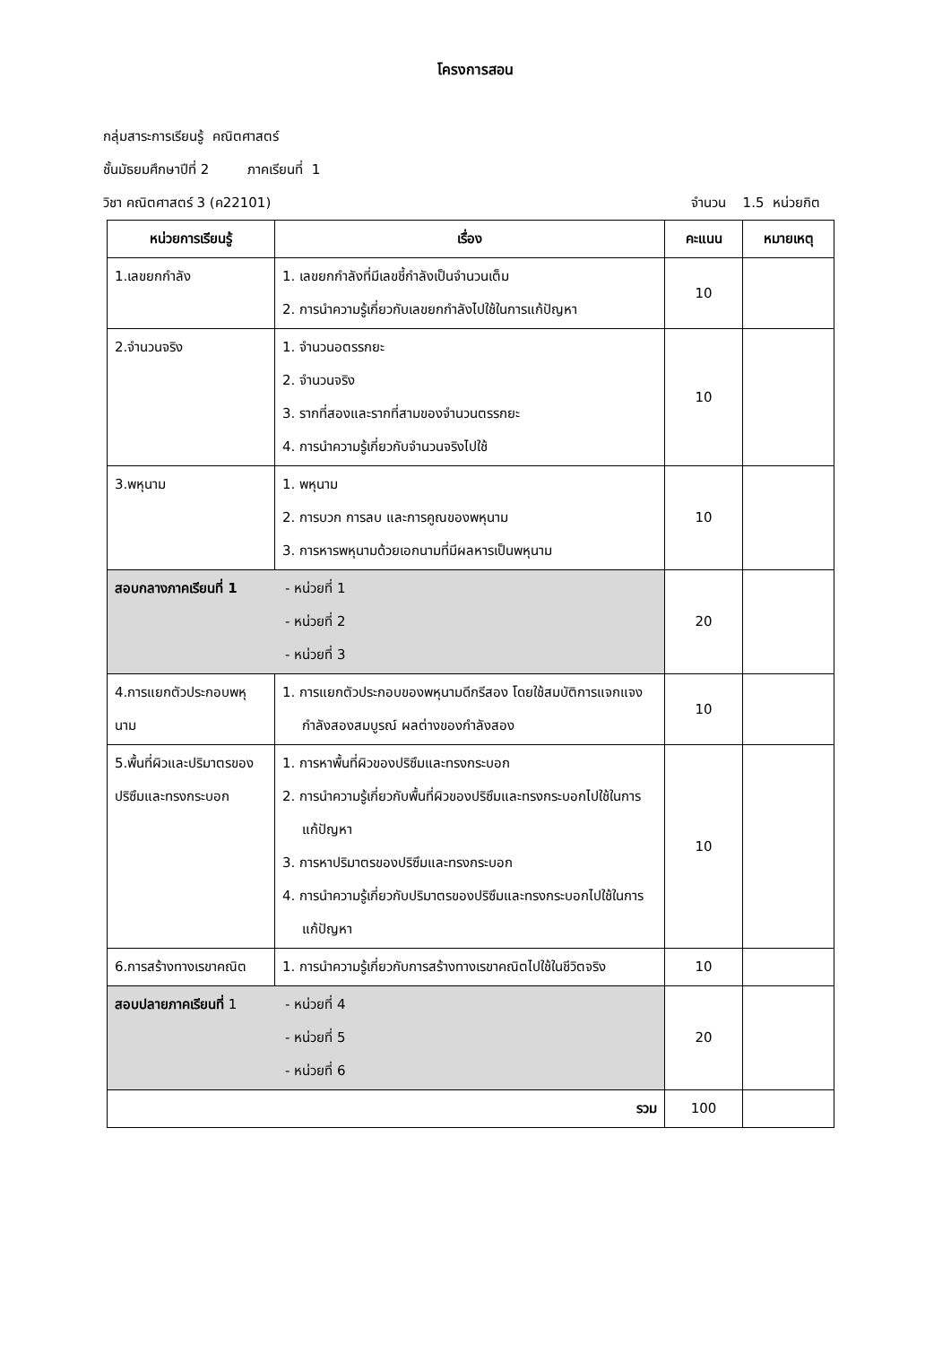โครงการสอน
กลุ่มสาระการเรียนรู้ คณิตศาสตร์
ชั้นมัธยมศึกษาปีที่ 2 ภาคเรียนที่ 1
วิชา คณิตศาสตร์ 3 (ค22101) จำนวน 1.5 หน่วยกิต
| หน่วยการเรียนรู้ | เรื่อง | คะแนน | หมายเหตุ |
| --- | --- | --- | --- |
| 1.เลขยกกำลัง | 1. เลขยกกำลังที่มีเลขชี้กำลังเป็นจำนวนเต็ม 2. การนำความรู้เกี่ยวกับเลขยกกำลังไปใช้ในการแก้ปัญหา | 10 | |
| 2.จำนวนจริง | 1. จำนวนอตรรกยะ 2. จำนวนจริง 3. รากที่สองและรากที่สามของจำนวนตรรกยะ 4. การนำความรู้เกี่ยวกับจำนวนจริงไปใช้ | 10 | |
| 3.พหุนาม | 1. พหุนาม 2. การบวก การลบ และการคูณของพหุนาม 3. การหารพหุนามด้วยเอกนามที่มีผลหารเป็นพหุนาม | 10 | |
| สอบกลางภาคเรียนที่ 1 - หน่วยที่ 1 - หน่วยที่ 2 - หน่วยที่ 3 | | 20 | |
| 4.การแยกตัวประกอบพหุนาม | 1. การแยกตัวประกอบของพหุนามดีกรีสอง โดยใช้สมบัติการแจกแจง กำลังสองสมบูรณ์ ผลต่างของกำลังสอง | 10 | |
| 5.พื้นที่ผิวและปริมาตรของปริซึมและทรงกระบอก | 1. การหาพื้นที่ผิวของปริซึมและทรงกระบอก 2. การนำความรู้เกี่ยวกับพื้นที่ผิวของปริซึมและทรงกระบอกไปใช้ในการแก้ปัญหา 3. การหาปริมาตรของปริซึมและทรงกระบอก 4. การนำความรู้เกี่ยวกับปริมาตรของปริซึมและทรงกระบอกไปใช้ในการแก้ปัญหา | 10 | |
| 6.การสร้างทางเรขาคณิต | 1. การนำความรู้เกี่ยวกับการสร้างทางเรขาคณิตไปใช้ในชีวิตจริง | 10 | |
| สอบปลายภาคเรียนที่ 1 - หน่วยที่ 4 - หน่วยที่ 5 - หน่วยที่ 6 | | 20 | |
| รวม | | 100 | |